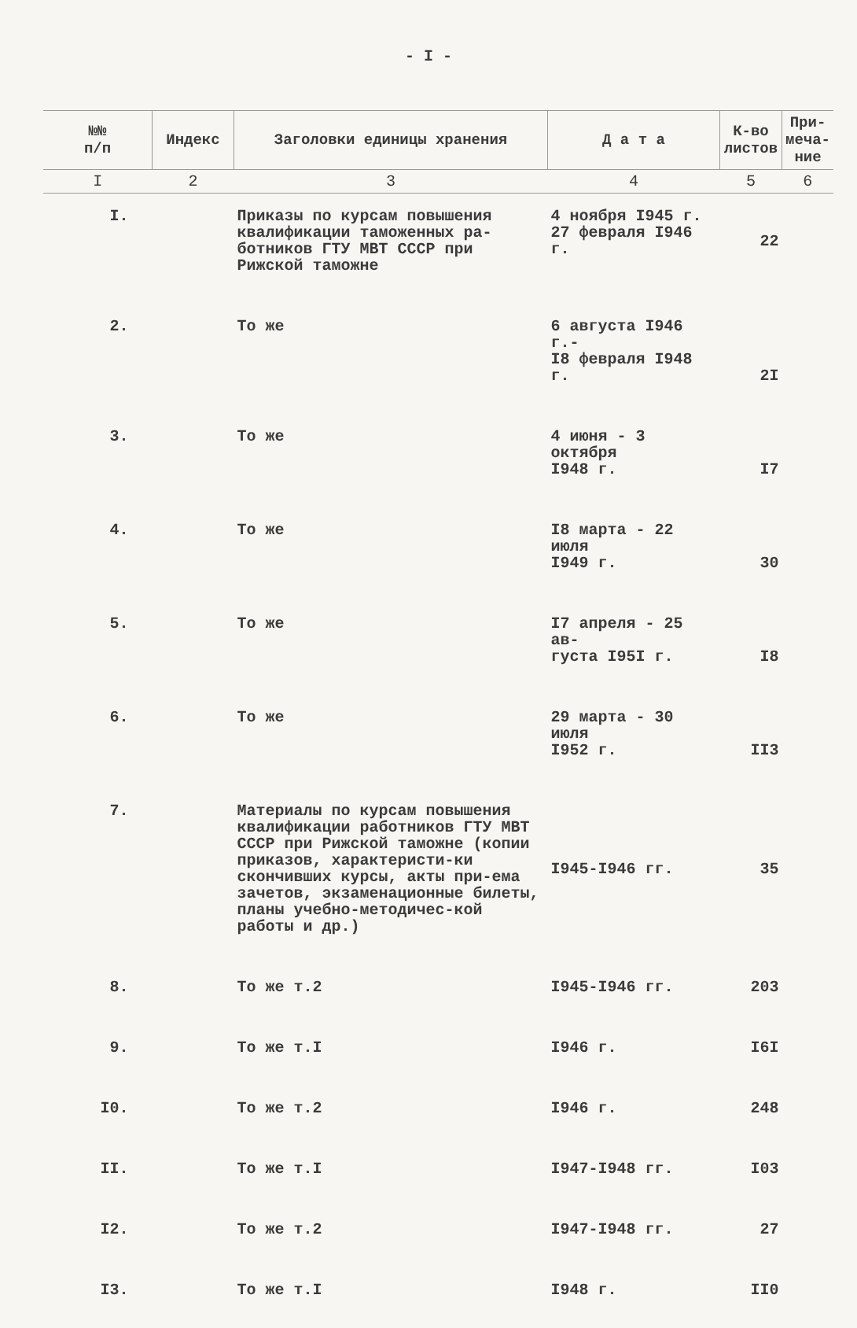- I -
| №№ п/п | Индекс | Заголовки единицы хранения | Д а т а | К-во листов | При-меча-ние |
| --- | --- | --- | --- | --- | --- |
| I | 2 | 3 | 4 | 5 | 6 |
| I. | | Приказы по курсам повышения квалификации таможенных ра-ботников ГТУ МВТ СССР при Рижской таможне | 4 ноября I945 г. 27 февраля I946 г. | 22 | |
| 2. | | То же | 6 августа I946 г.- I8 февраля I948 г. | 2I | |
| 3. | | То же | 4 июня - 3 октября I948 г. | I7 | |
| 4. | | То же | I8 марта - 22 июля I949 г. | 30 | |
| 5. | | То же | I7 апреля - 25 ав- густа I95I г. | I8 | |
| 6. | | То же | 29 марта - 30 июля I952 г. | II3 | |
| 7. | | Материалы по курсам повышения квалификации работников ГТУ МВТ СССР при Рижской таможне (копии приказов, характеристи-ки скончивших курсы, акты при-ема зачетов, экзаменационные билеты, планы учебно-методичес-кой работы и др.) | I945-I946 гг. | 35 | |
| 8. | | То же т.2 | I945-I946 гг. | 203 | |
| 9. | | То же т.I | I946 г. | I6I | |
| I0. | | То же т.2 | I946 г. | 248 | |
| II. | | То же т.I | I947-I948 гг. | I03 | |
| I2. | | То же т.2 | I947-I948 гг. | 27 | |
| I3. | | То же т.I | I948 г. | II0 | |